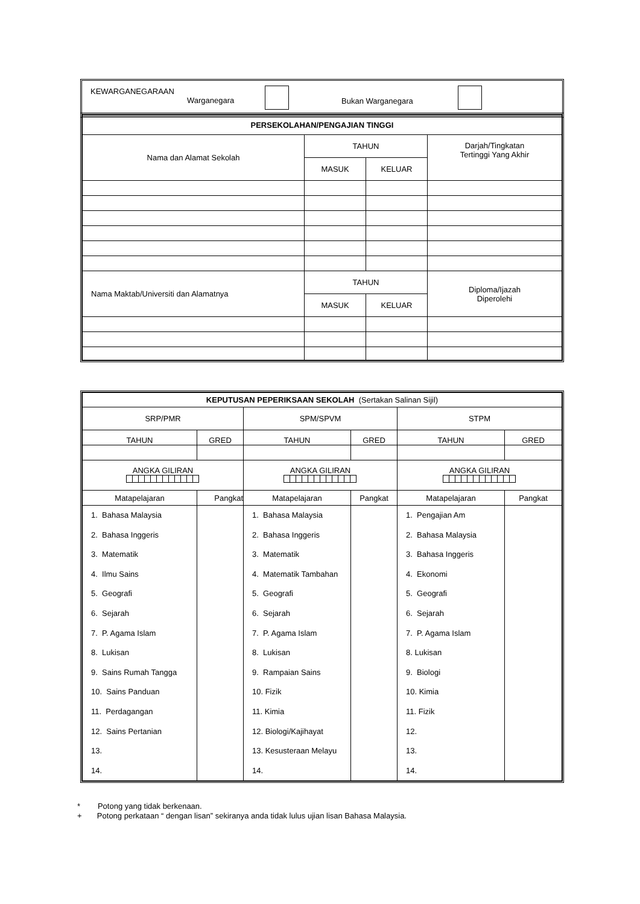KEWARGANEGARAAN
Warganegara
Bukan Warganegara
| PERSEKOLAHAN/PENGAJIAN TINGGI | | | |
| --- | --- | --- | --- |
| Nama dan Alamat Sekolah | TAHUN | | Darjah/Tingkatan Tertinggi Yang Akhir |
| | MASUK | KELUAR | |
| Nama Maktab/Universiti dan Alamatnya | TAHUN | | Diploma/Ijazah Diperolehi |
| | MASUK | KELUAR | |
| KEPUTUSAN PEPERIKSAAN SEKOLAH (Sertakan Salinan Sijil) | | | | | |
| --- | --- | --- | --- | --- | --- |
| SRP/PMR | | SPM/SPVM | | STPM | |
| TAHUN | GRED | TAHUN | GRED | TAHUN | GRED |
| ANGKA GILIRAN | | ANGKA GILIRAN | | ANGKA GILIRAN | |
| Matapelajaran | Pangkat | Matapelajaran | Pangkat | Matapelajaran | Pangkat |
| 1. Bahasa Malaysia 2. Bahasa Inggeris 3. Matematik 4. Ilmu Sains 5. Geografi 6. Sejarah 7. P. Agama Islam 8. Lukisan 9. Sains Rumah Tangga 10. Sains Panduan 11. Perdagangan 12. Sains Pertanian 13. 14. | | 1. Bahasa Malaysia 2. Bahasa Inggeris 3. Matematik 4. Matematik Tambahan 5. Geografi 6. Sejarah 7. P. Agama Islam 8. Lukisan 9. Rampaian Sains 10. Fizik 11. Kimia 12. Biologi/Kajihayat 13. Kesusteraan Melayu 14. | | 1. Pengajian Am 2. Bahasa Malaysia 3. Bahasa Inggeris 4. Ekonomi 5. Geografi 6. Sejarah 7. P. Agama Islam 8. Lukisan 9. Biologi 10. Kimia 11. Fizik 12. 13. 14. | |
* Potong yang tidak berkenaan.
+ Potong perkataan “ dengan lisan” sekiranya anda tidak lulus ujian lisan Bahasa Malaysia.